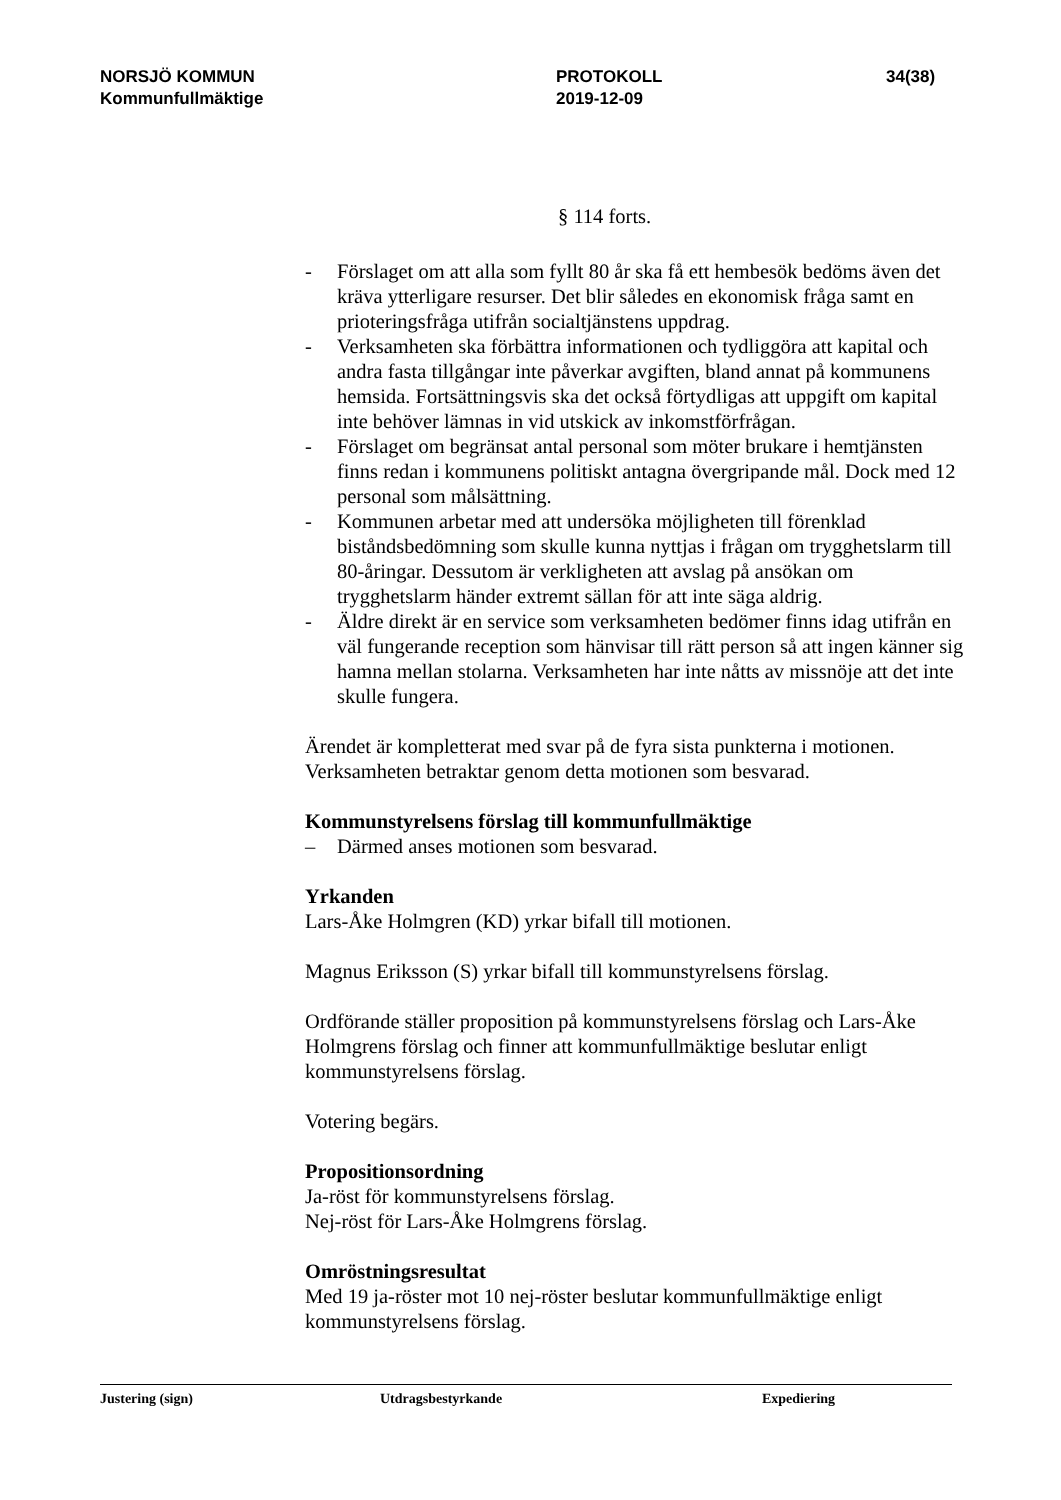NORSJÖ KOMMUN
Kommunfullmäktige
PROTOKOLL
2019-12-09
34(38)
§ 114 forts.
- Förslaget om att alla som fyllt 80 år ska få ett hembesök bedöms även det kräva ytterligare resurser. Det blir således en ekonomisk fråga samt en prioteringsfråga utifrån socialtjänstens uppdrag.
- Verksamheten ska förbättra informationen och tydliggöra att kapital och andra fasta tillgångar inte påverkar avgiften, bland annat på kommunens hemsida. Fortsättningsvis ska det också förtydligas att uppgift om kapital inte behöver lämnas in vid utskick av inkomstförfrågan.
- Förslaget om begränsat antal personal som möter brukare i hemtjänsten finns redan i kommunens politiskt antagna övergripande mål. Dock med 12 personal som målsättning.
- Kommunen arbetar med att undersöka möjligheten till förenklad biståndsbedömning som skulle kunna nyttjas i frågan om trygghetslarm till 80-åringar. Dessutom är verkligheten att avslag på ansökan om trygghetslarm händer extremt sällan för att inte säga aldrig.
- Äldre direkt är en service som verksamheten bedömer finns idag utifrån en väl fungerande reception som hänvisar till rätt person så att ingen känner sig hamna mellan stolarna. Verksamheten har inte nåtts av missnöje att det inte skulle fungera.
Ärendet är kompletterat med svar på de fyra sista punkterna i motionen. Verksamheten betraktar genom detta motionen som besvarad.
Kommunstyrelsens förslag till kommunfullmäktige
– Därmed anses motionen som besvarad.
Yrkanden
Lars-Åke Holmgren (KD) yrkar bifall till motionen.
Magnus Eriksson (S) yrkar bifall till kommunstyrelsens förslag.
Ordförande ställer proposition på kommunstyrelsens förslag och Lars-Åke Holmgrens förslag och finner att kommunfullmäktige beslutar enligt kommunstyrelsens förslag.
Votering begärs.
Propositionsordning
Ja-röst för kommunstyrelsens förslag.
Nej-röst för Lars-Åke Holmgrens förslag.
Omröstningsresultat
Med 19 ja-röster mot 10 nej-röster beslutar kommunfullmäktige enligt kommunstyrelsens förslag.
Justering (sign) Utdragsbestyrkande Expediering